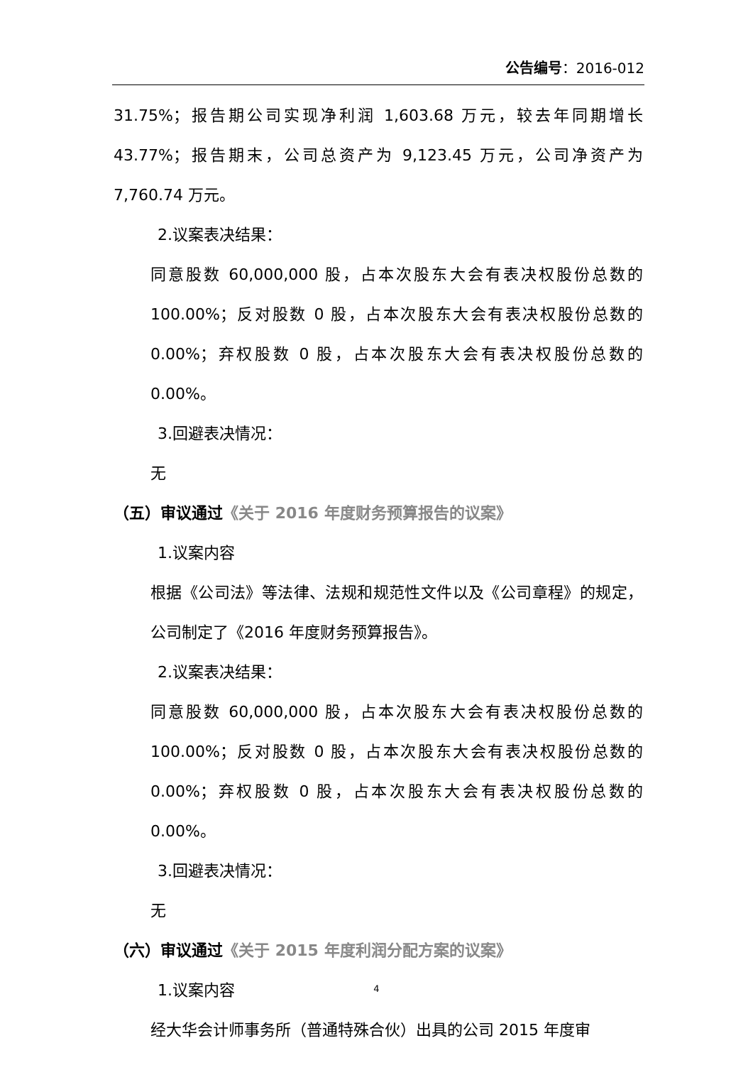公告编号：2016-012
31.75%；报告期公司实现净利润 1,603.68 万元，较去年同期增长 43.77%；报告期末，公司总资产为 9,123.45 万元，公司净资产为 7,760.74 万元。
2.议案表决结果：
同意股数 60,000,000 股，占本次股东大会有表决权股份总数的 100.00%；反对股数 0 股，占本次股东大会有表决权股份总数的 0.00%；弃权股数 0 股，占本次股东大会有表决权股份总数的 0.00%。
3.回避表决情况：
无
（五）审议通过《关于 2016 年度财务预算报告的议案》
1.议案内容
根据《公司法》等法律、法规和规范性文件以及《公司章程》的规定，公司制定了《2016 年度财务预算报告》。
2.议案表决结果：
同意股数 60,000,000 股，占本次股东大会有表决权股份总数的 100.00%；反对股数 0 股，占本次股东大会有表决权股份总数的 0.00%；弃权股数 0 股，占本次股东大会有表决权股份总数的 0.00%。
3.回避表决情况：
无
（六）审议通过《关于 2015 年度利润分配方案的议案》
1.议案内容
经大华会计师事务所（普通特殊合伙）出具的公司 2015 年度审
4